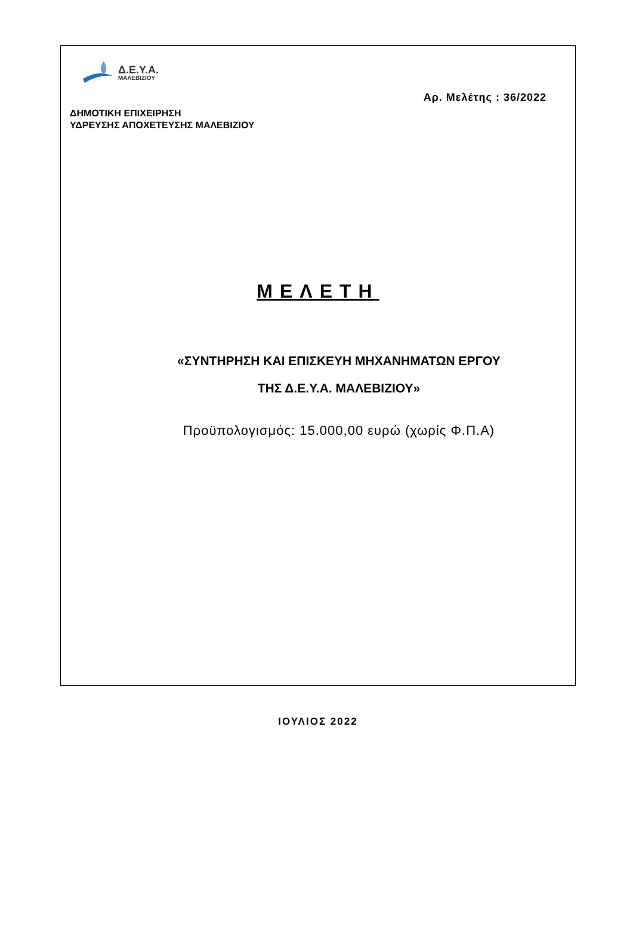Δ.Ε.Υ.Α.
ΜΑΛΕΒΙΖΙΟΥ
Αρ. Μελέτης : 36/2022
ΔΗΜΟΤΙΚΗ ΕΠΙΧΕΙΡΗΣΗ
ΥΔΡΕΥΣΗΣ ΑΠΟΧΕΤΕΥΣΗΣ ΜΑΛΕΒΙΖΙΟΥ
ΜΕΛΕΤΗ
«ΣΥΝΤΗΡΗΣΗ ΚΑΙ ΕΠΙΣΚΕΥΗ ΜΗΧΑΝΗΜΑΤΩΝ ΕΡΓΟΥ
ΤΗΣ Δ.Ε.Υ.Α. ΜΑΛΕΒΙΖΙΟΥ»
Προϋπολογισμός: 15.000,00 ευρώ (χωρίς Φ.Π.Α)
ΙΟΥΛΙΟΣ 2022